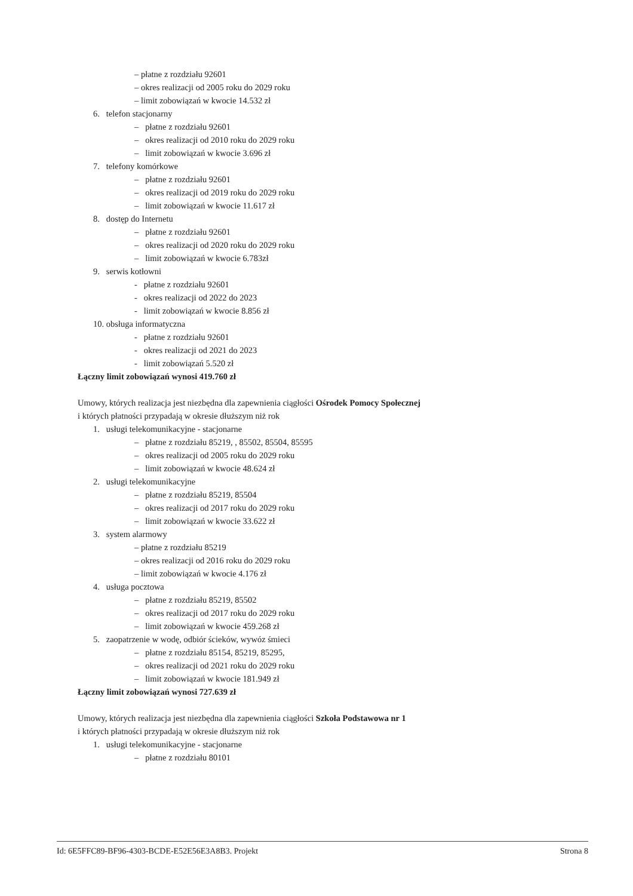– płatne z rozdziału 92601
– okres realizacji od 2005 roku do 2029 roku
– limit zobowiązań w kwocie 14.532 zł
6. telefon stacjonarny
– płatne z rozdziału 92601
– okres realizacji od 2010 roku do 2029 roku
– limit zobowiązań w kwocie 3.696 zł
7. telefony komórkowe
– płatne z rozdziału 92601
– okres realizacji od 2019 roku do 2029 roku
– limit zobowiązań w kwocie 11.617 zł
8. dostęp do Internetu
– płatne z rozdziału 92601
– okres realizacji od 2020 roku do 2029 roku
– limit zobowiązań w kwocie 6.783zł
9. serwis kotłowni
- płatne z rozdziału 92601
- okres realizacji od 2022 do 2023
- limit zobowiązań w kwocie 8.856 zł
10. obsługa informatyczna
- płatne z rozdziału 92601
- okres realizacji od 2021 do 2023
- limit zobowiązań 5.520 zł
Łączny limit zobowiązań wynosi 419.760 zł
Umowy, których realizacja jest niezbędna dla zapewnienia ciągłości Ośrodek Pomocy Społecznej
i których płatności przypadają w okresie dłuższym niż rok
1. usługi telekomunikacyjne - stacjonarne
– płatne z rozdziału 85219, , 85502, 85504, 85595
– okres realizacji od 2005 roku do 2029 roku
– limit zobowiązań w kwocie 48.624 zł
2. usługi telekomunikacyjne
– płatne z rozdziału 85219, 85504
– okres realizacji od 2017 roku do 2029 roku
– limit zobowiązań w kwocie 33.622 zł
3. system alarmowy
– płatne z rozdziału 85219
– okres realizacji od 2016 roku do 2029 roku
– limit zobowiązań w kwocie 4.176 zł
4. usługa pocztowa
– płatne z rozdziału 85219, 85502
– okres realizacji od 2017 roku do 2029 roku
– limit zobowiązań w kwocie 459.268 zł
5. zaopatrzenie w wodę, odbiór ścieków, wywóz śmieci
– płatne z rozdziału 85154, 85219, 85295,
– okres realizacji od 2021 roku do 2029 roku
– limit zobowiązań w kwocie 181.949 zł
Łączny limit zobowiązań wynosi 727.639 zł
Umowy, których realizacja jest niezbędna dla zapewnienia ciągłości Szkoła Podstawowa nr 1
i których płatności przypadają w okresie dłuższym niż rok
1. usługi telekomunikacyjne - stacjonarne
– płatne z rozdziału 80101
Id: 6E5FFC89-BF96-4303-BCDE-E52E56E3A8B3. Projekt Strona 8